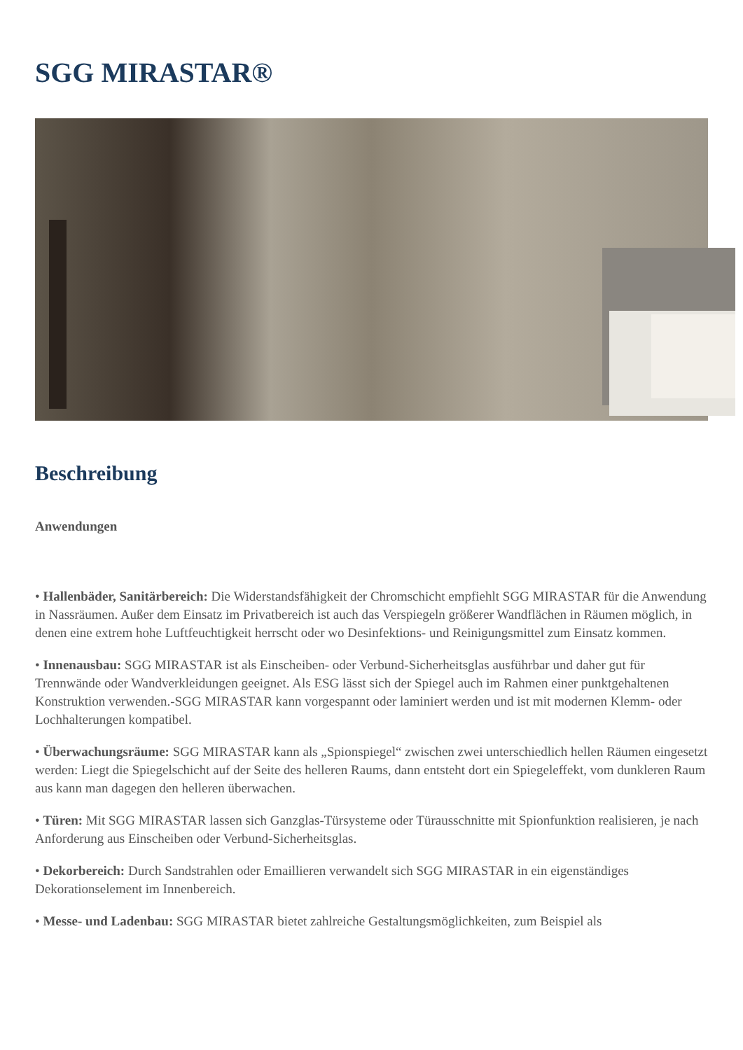SGG MIRASTAR®
Beschreibung
Anwendungen
• Hallenbäder, Sanitärbereich: Die Widerstandsfähigkeit der Chromschicht empfiehlt SGG MIRASTAR für die Anwendung in Nassräumen. Außer dem Einsatz im Privatbereich ist auch das Verspiegeln größerer Wandflächen in Räumen möglich, in denen eine extrem hohe Luftfeuchtigkeit herrscht oder wo Desinfektions- und Reinigungsmittel zum Einsatz kommen.
• Innenausbau: SGG MIRASTAR ist als Einscheiben- oder Verbund-Sicherheitsglas ausführbar und daher gut für Trennwände oder Wandverkleidungen geeignet. Als ESG lässt sich der Spiegel auch im Rahmen einer punktgehaltenen Konstruktion verwenden.-SGG MIRASTAR kann vorgespannt oder laminiert werden und ist mit modernen Klemm- oder Lochhalterungen kompatibel.
• Überwachungsräume: SGG MIRASTAR kann als „Spionspiegel“ zwischen zwei unterschiedlich hellen Räumen eingesetzt werden: Liegt die Spiegelschicht auf der Seite des helleren Raums, dann entsteht dort ein Spiegeleffekt, vom dunkleren Raum aus kann man dagegen den helleren überwachen.
• Türen: Mit SGG MIRASTAR lassen sich Ganzglas-Türsysteme oder Türausschnitte mit Spionfunktion realisieren, je nach Anforderung aus Einscheiben oder Verbund-Sicherheitsglas.
• Dekorbereich: Durch Sandstrahlen oder Emaillieren verwandelt sich SGG MIRASTAR in ein eigenständiges Dekorationselement im Innenbereich.
• Messe- und Ladenbau: SGG MIRASTAR bietet zahlreiche Gestaltungsmöglichkeiten, zum Beispiel als